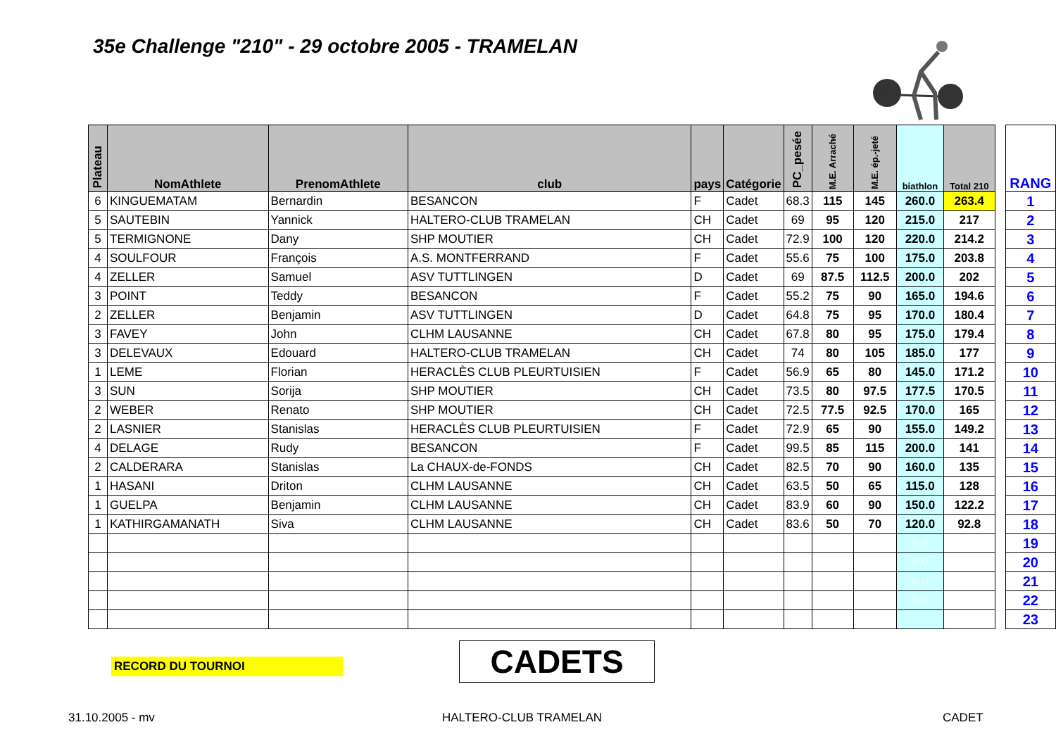35e Challenge "210" - 29 octobre 2005 - TRAMELAN
| Plateau | NomAthlete | PrenomAthlete | club | pays | Catégorie | PC_pesée | M.E. Arraché | M.E. ép.-jeté | biathlon | Total 210 |
| --- | --- | --- | --- | --- | --- | --- | --- | --- | --- | --- |
| 6 | KINGUEMATAM | Bernardin | BESANCON | F | Cadet | 68.3 | 115 | 145 | 260.0 | 263.4 |
| 5 | SAUTEBIN | Yannick | HALTERO-CLUB TRAMELAN | CH | Cadet | 69 | 95 | 120 | 215.0 | 217 |
| 5 | TERMIGNONE | Dany | SHP MOUTIER | CH | Cadet | 72.9 | 100 | 120 | 220.0 | 214.2 |
| 4 | SOULFOUR | François | A.S. MONTFERRAND | F | Cadet | 55.6 | 75 | 100 | 175.0 | 203.8 |
| 4 | ZELLER | Samuel | ASV TUTTLINGEN | D | Cadet | 69 | 87.5 | 112.5 | 200.0 | 202 |
| 3 | POINT | Teddy | BESANCON | F | Cadet | 55.2 | 75 | 90 | 165.0 | 194.6 |
| 2 | ZELLER | Benjamin | ASV TUTTLINGEN | D | Cadet | 64.8 | 75 | 95 | 170.0 | 180.4 |
| 3 | FAVEY | John | CLHM LAUSANNE | CH | Cadet | 67.8 | 80 | 95 | 175.0 | 179.4 |
| 3 | DELEVAUX | Edouard | HALTERO-CLUB TRAMELAN | CH | Cadet | 74 | 80 | 105 | 185.0 | 177 |
| 1 | LEME | Florian | HERACLÈS CLUB PLEURTUISIEN | F | Cadet | 56.9 | 65 | 80 | 145.0 | 171.2 |
| 3 | SUN | Sorija | SHP MOUTIER | CH | Cadet | 73.5 | 80 | 97.5 | 177.5 | 170.5 |
| 2 | WEBER | Renato | SHP MOUTIER | CH | Cadet | 72.5 | 77.5 | 92.5 | 170.0 | 165 |
| 2 | LASNIER | Stanislas | HERACLÈS CLUB PLEURTUISIEN | F | Cadet | 72.9 | 65 | 90 | 155.0 | 149.2 |
| 4 | DELAGE | Rudy | BESANCON | F | Cadet | 99.5 | 85 | 115 | 200.0 | 141 |
| 2 | CALDERARA | Stanislas | La CHAUX-de-FONDS | CH | Cadet | 82.5 | 70 | 90 | 160.0 | 135 |
| 1 | HASANI | Driton | CLHM LAUSANNE | CH | Cadet | 63.5 | 50 | 65 | 115.0 | 128 |
| 1 | GUELPA | Benjamin | CLHM LAUSANNE | CH | Cadet | 83.9 | 60 | 90 | 150.0 | 122.2 |
| 1 | KATHIRGAMANATH | Siva | CLHM LAUSANNE | CH | Cadet | 83.6 | 50 | 70 | 120.0 | 92.8 |
| | | | | | | | | | 0.0 | |
| | | | | | | | | | 0.0 | |
| | | | | | | | | | 0.0 | |
| | | | | | | | | | 0.0 | |
| RANG |
| --- |
| 1 |
| 2 |
| 3 |
| 4 |
| 5 |
| 6 |
| 7 |
| 8 |
| 9 |
| 10 |
| 11 |
| 12 |
| 13 |
| 14 |
| 15 |
| 16 |
| 17 |
| 18 |
| 19 |
| 20 |
| 21 |
| 22 |
| 23 |
RECORD DU TOURNOI CADETS
31.10.2005 - mv HALTERO-CLUB TRAMELAN CADET